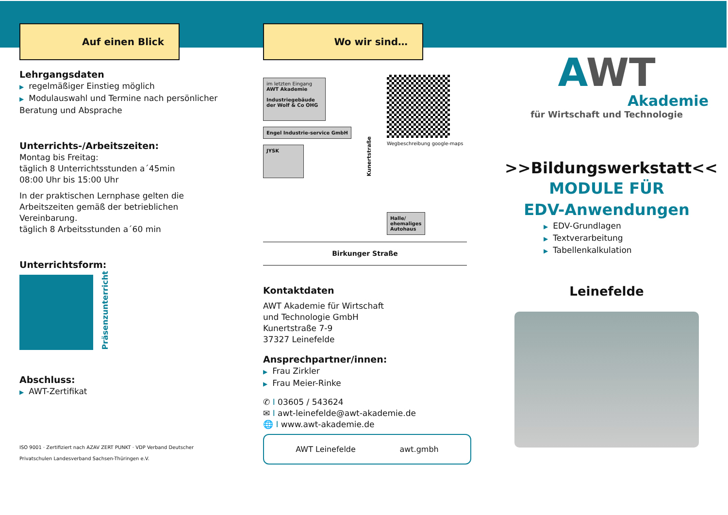Auf einen Blick
Lehrgangsdaten
▶ regelmäßiger Einstieg möglich
▶ Modulauswahl und Termine nach persönlicher Beratung und Absprache
Unterrichts-/Arbeitszeiten:
Montag bis Freitag:
täglich 8 Unterrichtsstunden a´45min
08:00 Uhr bis 15:00 Uhr
In der praktischen Lernphase gelten die Arbeitszeiten gemäß der betrieblichen Vereinbarung.
täglich 8 Arbeitsstunden a´60 min
Unterrichtsform:
Präsenzunterricht
Abschluss:
▶ AWT-Zertifikat
ISO 9001 · Zertifiziert nach AZAV ZERT PUNKT · VDP Verband Deutscher Privatschulen Landesverband Sachsen-Thüringen e.V.
Wo wir sind…
im letzten Eingang AWT Akademie
Industriegebäude der Wolf & Co OHG
Engel Industrie-service GmbH
JYSK
Kunertstraße
Wegbeschreibung google-maps
Halle/
ehemaliges
Autohaus
Birkunger Straße
Kontaktdaten
AWT Akademie für Wirtschaft
und Technologie GmbH
Kunertstraße 7-9
37327 Leinefelde
Ansprechpartner/innen:
▶ Frau Zirkler
▶ Frau Meier-Rinke
✆ I 03605 / 543624
✉ I awt-leinefelde@awt-akademie.de
🌐 I www.awt-akademie.de
AWT Leinefelde awt.gmbh
AWT
Akademie
für Wirtschaft und Technologie
>>Bildungswerkstatt<<
MODULE FÜR
EDV-Anwendungen
▶ EDV-Grundlagen
▶ Textverarbeitung
▶ Tabellenkalkulation
Leinefelde